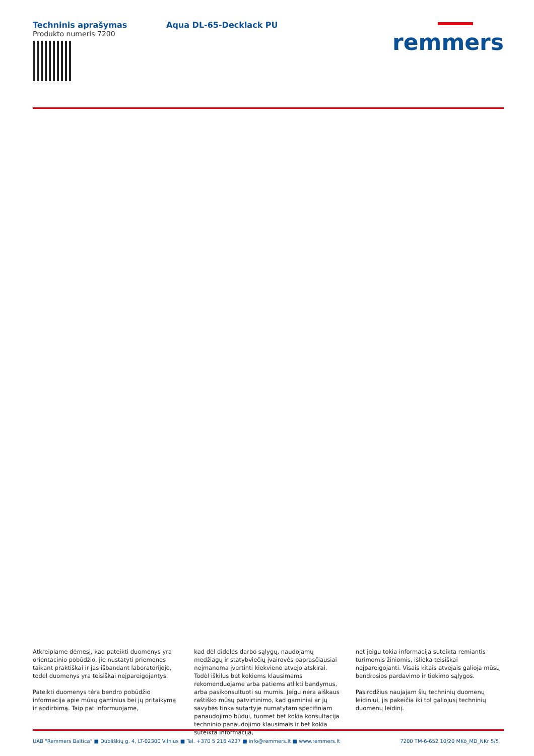Techninis aprašymas
Produkto numeris 7200
Aqua DL-65-Decklack PU
remmers
Atkreipiame dėmesį, kad pateikti duomenys yra orientacinio pobūdžio, jie nustatyti priemones taikant praktiškai ir jas išbandant laboratorijoje, todėl duomenys yra teisiškai neįpareigojantys.
Pateikti duomenys tėra bendro pobūdžio informacija apie mūsų gaminius bei jų pritaikymą ir apdirbimą. Taip pat informuojame,
kad dėl didelės darbo sąlygų, naudojamų medžiagų ir statybviečių įvairovės paprasčiausiai neįmanoma įvertinti kiekvieno atvejo atskirai. Todėl iškilus bet kokiems klausimams rekomenduojame arba patiems atlikti bandymus, arba pasikonsultuoti su mumis. Jeigu nėra aiškaus raštiško mūsų patvirtinimo, kad gaminiai ar jų savybės tinka sutartyje numatytam specifiniam panaudojimo būdui, tuomet bet kokia konsultacija techninio panaudojimo klausimais ir bet kokia suteikta informacija,
net jeigu tokia informacija suteikta remiantis turimomis žiniomis, išlieka teisiškai neįpareigojanti. Visais kitais atvejais galioja mūsų bendrosios pardavimo ir tiekimo sąlygos.
Pasirodžius naujajam šių techninių duomenų leidiniui, jis pakeičia iki tol galiojusį techninių duomenų leidinį.
UAB "Remmers Baltica" ■ Dubliškių g. 4, LT-02300 Vilnius ■ Tel. +370 5 216 4237 ■ info@remmers.lt ■ www.remmers.lt 7200 TM-6-652 10/20 MKö_MD_NKr 5/5